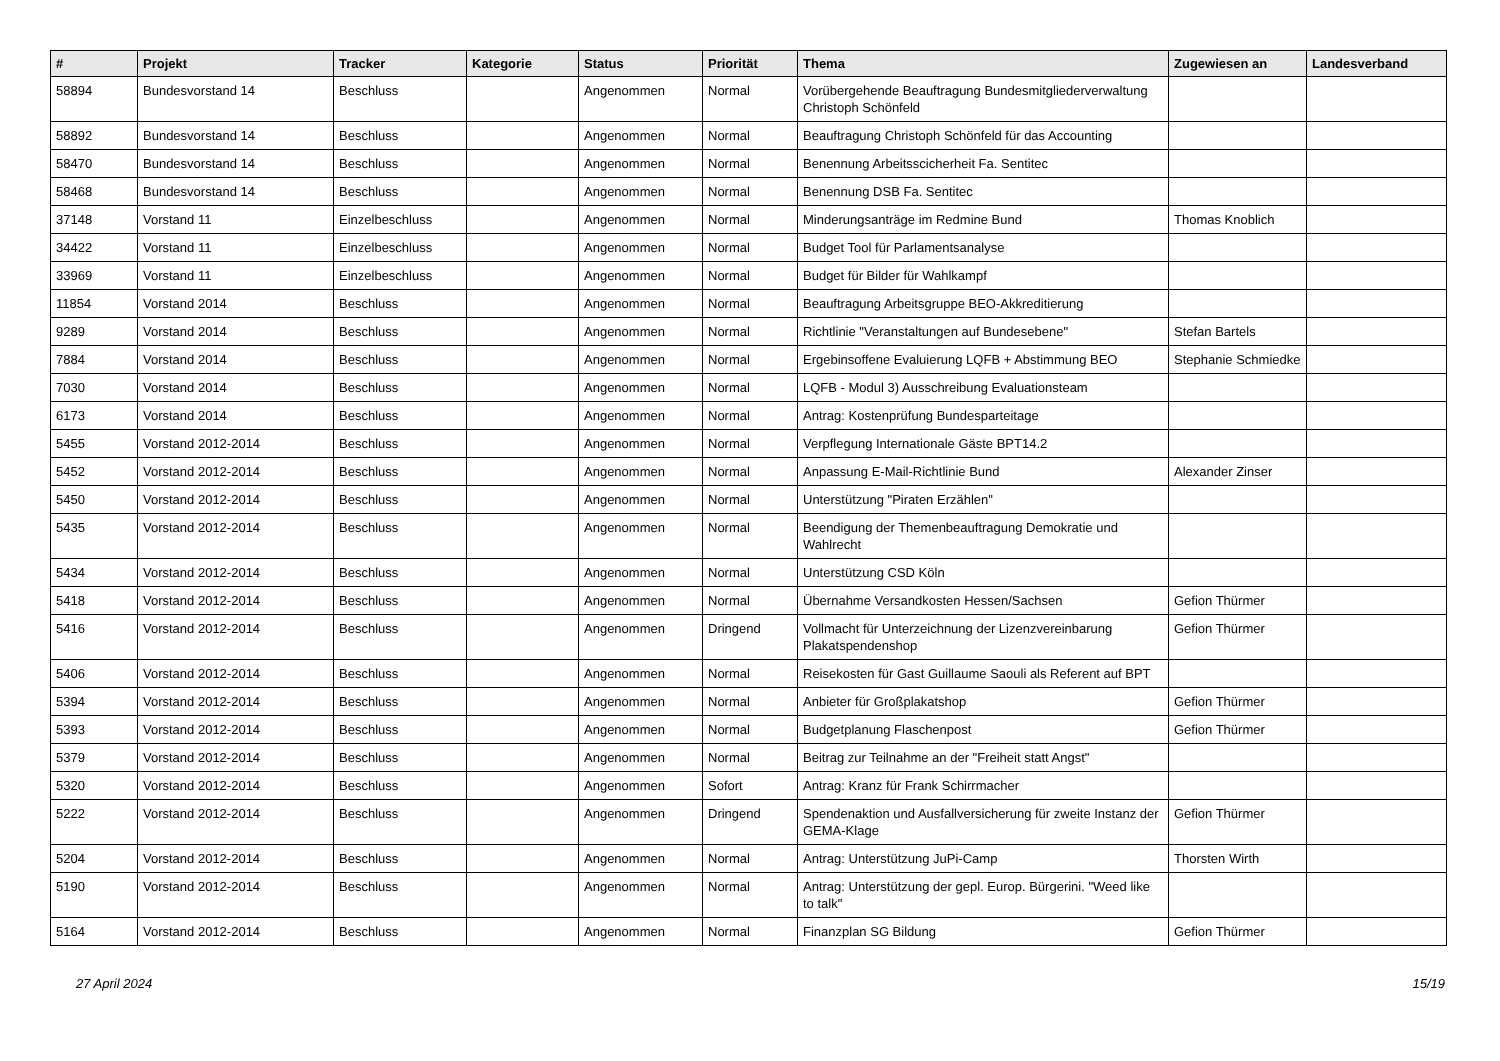| # | Projekt | Tracker | Kategorie | Status | Priorität | Thema | Zugewiesen an | Landesverband |
| --- | --- | --- | --- | --- | --- | --- | --- | --- |
| 58894 | Bundesvorstand 14 | Beschluss | | Angenommen | Normal | Vorübergehende Beauftragung Bundesmitgliederverwaltung Christoph Schönfeld | | |
| 58892 | Bundesvorstand 14 | Beschluss | | Angenommen | Normal | Beauftragung Christoph Schönfeld für das Accounting | | |
| 58470 | Bundesvorstand 14 | Beschluss | | Angenommen | Normal | Benennung Arbeitsscicherheit Fa. Sentitec | | |
| 58468 | Bundesvorstand 14 | Beschluss | | Angenommen | Normal | Benennung DSB Fa. Sentitec | | |
| 37148 | Vorstand 11 | Einzelbeschluss | | Angenommen | Normal | Minderungsanträge im Redmine Bund | Thomas Knoblich | |
| 34422 | Vorstand 11 | Einzelbeschluss | | Angenommen | Normal | Budget Tool für Parlamentsanalyse | | |
| 33969 | Vorstand 11 | Einzelbeschluss | | Angenommen | Normal | Budget für Bilder für Wahlkampf | | |
| 11854 | Vorstand 2014 | Beschluss | | Angenommen | Normal | Beauftragung Arbeitsgruppe BEO-Akkreditierung | | |
| 9289 | Vorstand 2014 | Beschluss | | Angenommen | Normal | Richtlinie "Veranstaltungen auf Bundesebene" | Stefan Bartels | |
| 7884 | Vorstand 2014 | Beschluss | | Angenommen | Normal | Ergebinsoffene Evaluierung LQFB + Abstimmung BEO | Stephanie Schmiedke | |
| 7030 | Vorstand 2014 | Beschluss | | Angenommen | Normal | LQFB - Modul 3) Ausschreibung Evaluationsteam | | |
| 6173 | Vorstand 2014 | Beschluss | | Angenommen | Normal | Antrag: Kostenprüfung Bundesparteitage | | |
| 5455 | Vorstand 2012-2014 | Beschluss | | Angenommen | Normal | Verpflegung Internationale Gäste BPT14.2 | | |
| 5452 | Vorstand 2012-2014 | Beschluss | | Angenommen | Normal | Anpassung E-Mail-Richtlinie Bund | Alexander Zinser | |
| 5450 | Vorstand 2012-2014 | Beschluss | | Angenommen | Normal | Unterstützung "Piraten Erzählen" | | |
| 5435 | Vorstand 2012-2014 | Beschluss | | Angenommen | Normal | Beendigung der Themenbeauftragung Demokratie und Wahlrecht | | |
| 5434 | Vorstand 2012-2014 | Beschluss | | Angenommen | Normal | Unterstützung CSD Köln | | |
| 5418 | Vorstand 2012-2014 | Beschluss | | Angenommen | Normal | Übernahme Versandkosten Hessen/Sachsen | Gefion Thürmer | |
| 5416 | Vorstand 2012-2014 | Beschluss | | Angenommen | Dringend | Vollmacht für Unterzeichnung der Lizenzvereinbarung Plakatspendenshop | Gefion Thürmer | |
| 5406 | Vorstand 2012-2014 | Beschluss | | Angenommen | Normal | Reisekosten für Gast Guillaume Saouli als Referent auf BPT | | |
| 5394 | Vorstand 2012-2014 | Beschluss | | Angenommen | Normal | Anbieter für Großplakatshop | Gefion Thürmer | |
| 5393 | Vorstand 2012-2014 | Beschluss | | Angenommen | Normal | Budgetplanung Flaschenpost | Gefion Thürmer | |
| 5379 | Vorstand 2012-2014 | Beschluss | | Angenommen | Normal | Beitrag zur Teilnahme an der "Freiheit statt Angst" | | |
| 5320 | Vorstand 2012-2014 | Beschluss | | Angenommen | Sofort | Antrag: Kranz für Frank Schirrmacher | | |
| 5222 | Vorstand 2012-2014 | Beschluss | | Angenommen | Dringend | Spendenaktion und Ausfallversicherung für zweite Instanz der GEMA-Klage | Gefion Thürmer | |
| 5204 | Vorstand 2012-2014 | Beschluss | | Angenommen | Normal | Antrag: Unterstützung JuPi-Camp | Thorsten Wirth | |
| 5190 | Vorstand 2012-2014 | Beschluss | | Angenommen | Normal | Antrag: Unterstützung der gepl. Europ. Bürgerini. "Weed like to talk" | | |
| 5164 | Vorstand 2012-2014 | Beschluss | | Angenommen | Normal | Finanzplan SG Bildung | Gefion Thürmer | |
27 April 2024 15/19